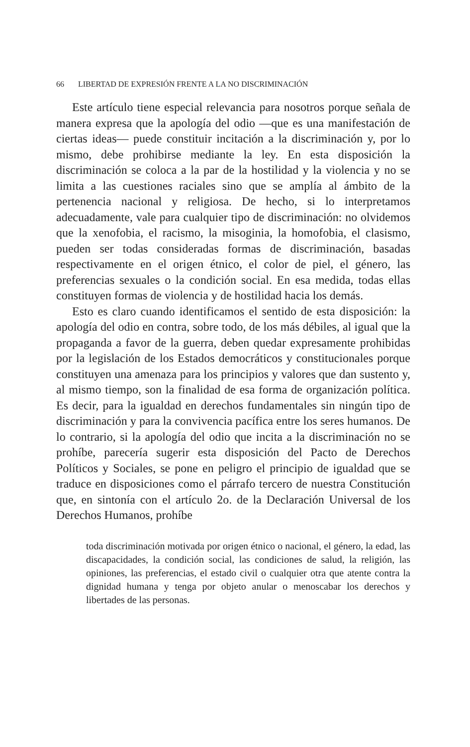66 LIBERTAD DE EXPRESIÓN FRENTE A LA NO DISCRIMINACIÓN
Este artículo tiene especial relevancia para nosotros porque señala de manera expresa que la apología del odio —que es una manifestación de ciertas ideas— puede constituir incitación a la discriminación y, por lo mismo, debe prohibirse mediante la ley. En esta disposición la discriminación se coloca a la par de la hostilidad y la violencia y no se limita a las cuestiones raciales sino que se amplía al ámbito de la pertenencia nacional y religiosa. De hecho, si lo interpretamos adecuadamente, vale para cualquier tipo de discriminación: no olvidemos que la xenofobia, el racismo, la misoginia, la homofobia, el clasismo, pueden ser todas consideradas formas de discriminación, basadas respectivamente en el origen étnico, el color de piel, el género, las preferencias sexuales o la condición social. En esa medida, todas ellas constituyen formas de violencia y de hostilidad hacia los demás.
Esto es claro cuando identificamos el sentido de esta disposición: la apología del odio en contra, sobre todo, de los más débiles, al igual que la propaganda a favor de la guerra, deben quedar expresamente prohibidas por la legislación de los Estados democráticos y constitucionales porque constituyen una amenaza para los principios y valores que dan sustento y, al mismo tiempo, son la finalidad de esa forma de organización política. Es decir, para la igualdad en derechos fundamentales sin ningún tipo de discriminación y para la convivencia pacífica entre los seres humanos. De lo contrario, si la apología del odio que incita a la discriminación no se prohíbe, parecería sugerir esta disposición del Pacto de Derechos Políticos y Sociales, se pone en peligro el principio de igualdad que se traduce en disposiciones como el párrafo tercero de nuestra Constitución que, en sintonía con el artículo 2o. de la Declaración Universal de los Derechos Humanos, prohíbe
toda discriminación motivada por origen étnico o nacional, el género, la edad, las discapacidades, la condición social, las condiciones de salud, la religión, las opiniones, las preferencias, el estado civil o cualquier otra que atente contra la dignidad humana y tenga por objeto anular o menoscabar los derechos y libertades de las personas.